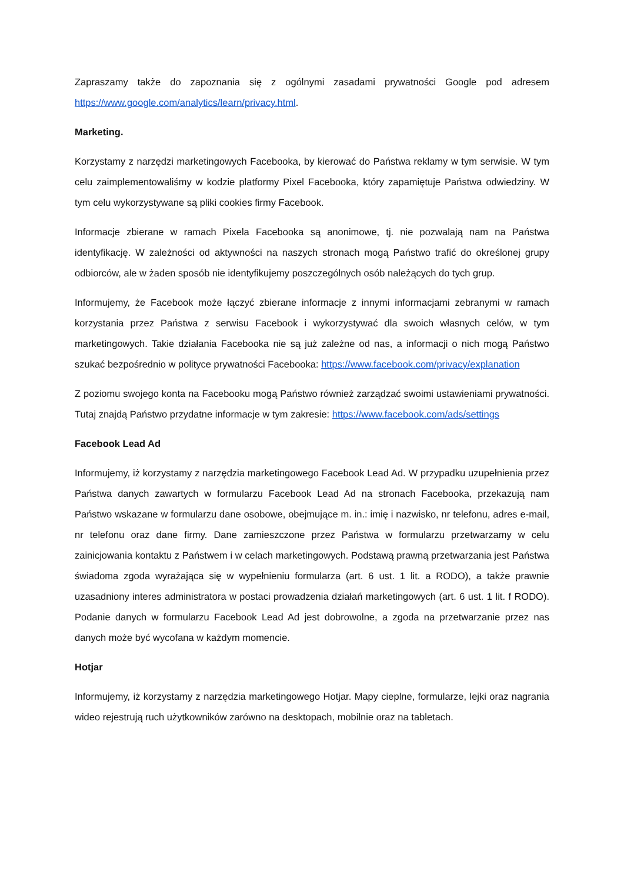Zapraszamy także do zapoznania się z ogólnymi zasadami prywatności Google pod adresem https://www.google.com/analytics/learn/privacy.html.
Marketing.
Korzystamy z narzędzi marketingowych Facebooka, by kierować do Państwa reklamy w tym serwisie. W tym celu zaimplementowaliśmy w kodzie platformy Pixel Facebooka, który zapamiętuje Państwa odwiedziny. W tym celu wykorzystywane są pliki cookies firmy Facebook.
Informacje zbierane w ramach Pixela Facebooka są anonimowe, tj. nie pozwalają nam na Państwa identyfikację. W zależności od aktywności na naszych stronach mogą Państwo trafić do określonej grupy odbiorców, ale w żaden sposób nie identyfikujemy poszczególnych osób należących do tych grup.
Informujemy, że Facebook może łączyć zbierane informacje z innymi informacjami zebranymi w ramach korzystania przez Państwa z serwisu Facebook i wykorzystywać dla swoich własnych celów, w tym marketingowych. Takie działania Facebooka nie są już zależne od nas, a informacji o nich mogą Państwo szukać bezpośrednio w polityce prywatności Facebooka: https://www.facebook.com/privacy/explanation
Z poziomu swojego konta na Facebooku mogą Państwo również zarządzać swoimi ustawieniami prywatności. Tutaj znajdą Państwo przydatne informacje w tym zakresie: https://www.facebook.com/ads/settings
Facebook Lead Ad
Informujemy, iż korzystamy z narzędzia marketingowego Facebook Lead Ad. W przypadku uzupełnienia przez Państwa danych zawartych w formularzu Facebook Lead Ad na stronach Facebooka, przekazują nam Państwo wskazane w formularzu dane osobowe, obejmujące m. in.: imię i nazwisko, nr telefonu, adres e-mail, nr telefonu oraz dane firmy. Dane zamieszczone przez Państwa w formularzu przetwarzamy w celu zainicjowania kontaktu z Państwem i w celach marketingowych. Podstawą prawną przetwarzania jest Państwa świadoma zgoda wyrażająca się w wypełnieniu formularza (art. 6 ust. 1 lit. a RODO), a także prawnie uzasadniony interes administratora w postaci prowadzenia działań marketingowych (art. 6 ust. 1 lit. f RODO). Podanie danych w formularzu Facebook Lead Ad jest dobrowolne, a zgoda na przetwarzanie przez nas danych może być wycofana w każdym momencie.
Hotjar
Informujemy, iż korzystamy z narzędzia marketingowego Hotjar. Mapy cieplne, formularze, lejki oraz nagrania wideo rejestrują ruch użytkowników zarówno na desktopach, mobilnie oraz na tabletach.